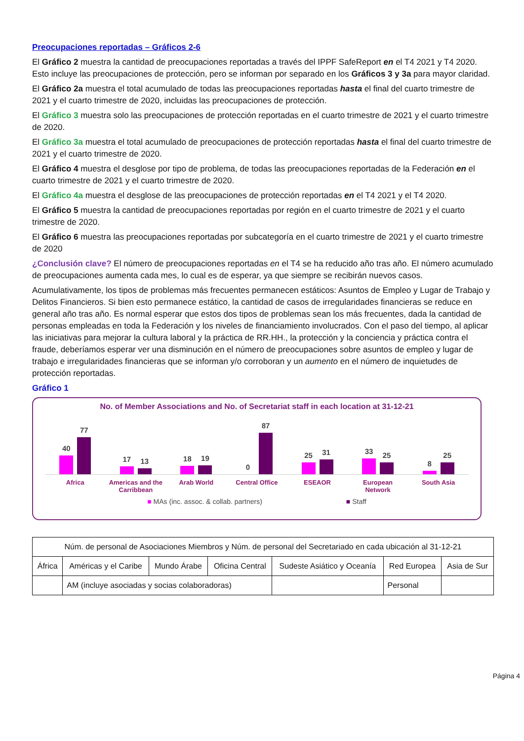Preocupaciones reportadas – Gráficos 2-6
El Gráfico 2 muestra la cantidad de preocupaciones reportadas a través del IPPF SafeReport en el T4 2021 y T4 2020. Esto incluye las preocupaciones de protección, pero se informan por separado en los Gráficos 3 y 3a para mayor claridad.
El Gráfico 2a muestra el total acumulado de todas las preocupaciones reportadas hasta el final del cuarto trimestre de 2021 y el cuarto trimestre de 2020, incluidas las preocupaciones de protección.
El Gráfico 3 muestra solo las preocupaciones de protección reportadas en el cuarto trimestre de 2021 y el cuarto trimestre de 2020.
El Gráfico 3a muestra el total acumulado de preocupaciones de protección reportadas hasta el final del cuarto trimestre de 2021 y el cuarto trimestre de 2020.
El Gráfico 4 muestra el desglose por tipo de problema, de todas las preocupaciones reportadas de la Federación en el cuarto trimestre de 2021 y el cuarto trimestre de 2020.
El Gráfico 4a muestra el desglose de las preocupaciones de protección reportadas en el T4 2021 y el T4 2020.
El Gráfico 5 muestra la cantidad de preocupaciones reportadas por región en el cuarto trimestre de 2021 y el cuarto trimestre de 2020.
El Gráfico 6 muestra las preocupaciones reportadas por subcategoría en el cuarto trimestre de 2021 y el cuarto trimestre de 2020
¿Conclusión clave? El número de preocupaciones reportadas en el T4 se ha reducido año tras año. El número acumulado de preocupaciones aumenta cada mes, lo cual es de esperar, ya que siempre se recibirán nuevos casos.
Acumulativamente, los tipos de problemas más frecuentes permanecen estáticos: Asuntos de Empleo y Lugar de Trabajo y Delitos Financieros. Si bien esto permanece estático, la cantidad de casos de irregularidades financieras se reduce en general año tras año. Es normal esperar que estos dos tipos de problemas sean los más frecuentes, dada la cantidad de personas empleadas en toda la Federación y los niveles de financiamiento involucrados. Con el paso del tiempo, al aplicar las iniciativas para mejorar la cultura laboral y la práctica de RR.HH., la protección y la conciencia y práctica contra el fraude, deberíamos esperar ver una disminución en el número de preocupaciones sobre asuntos de empleo y lugar de trabajo e irregularidades financieras que se informan y/o corroboran y un aumento en el número de inquietudes de protección reportadas.
Gráfico 1
No. of Member Associations and No. of Secretariat staff in each location at 31-12-21
40
77
17
13
18
19
0
87
25
31
33
25
8
25
Africa Americas and the Carribbean
Arab World Central Office ESEAOR European Network
South Asia
■ MAs (inc. assoc. & collab. partners)
■ Staff
| Núm. de personal de Asociaciones Miembros y Núm. de personal del Secretariado en cada ubicación al 31-12-21 | | | | | | |
| África | Américas y el Caribe | Mundo Árabe | Oficina Central | Sudeste Asiático y Oceanía | Red Europea | Asia de Sur |
| | AM (incluye asociadas y socias colaboradoras) | | | | Personal | |
Página 4